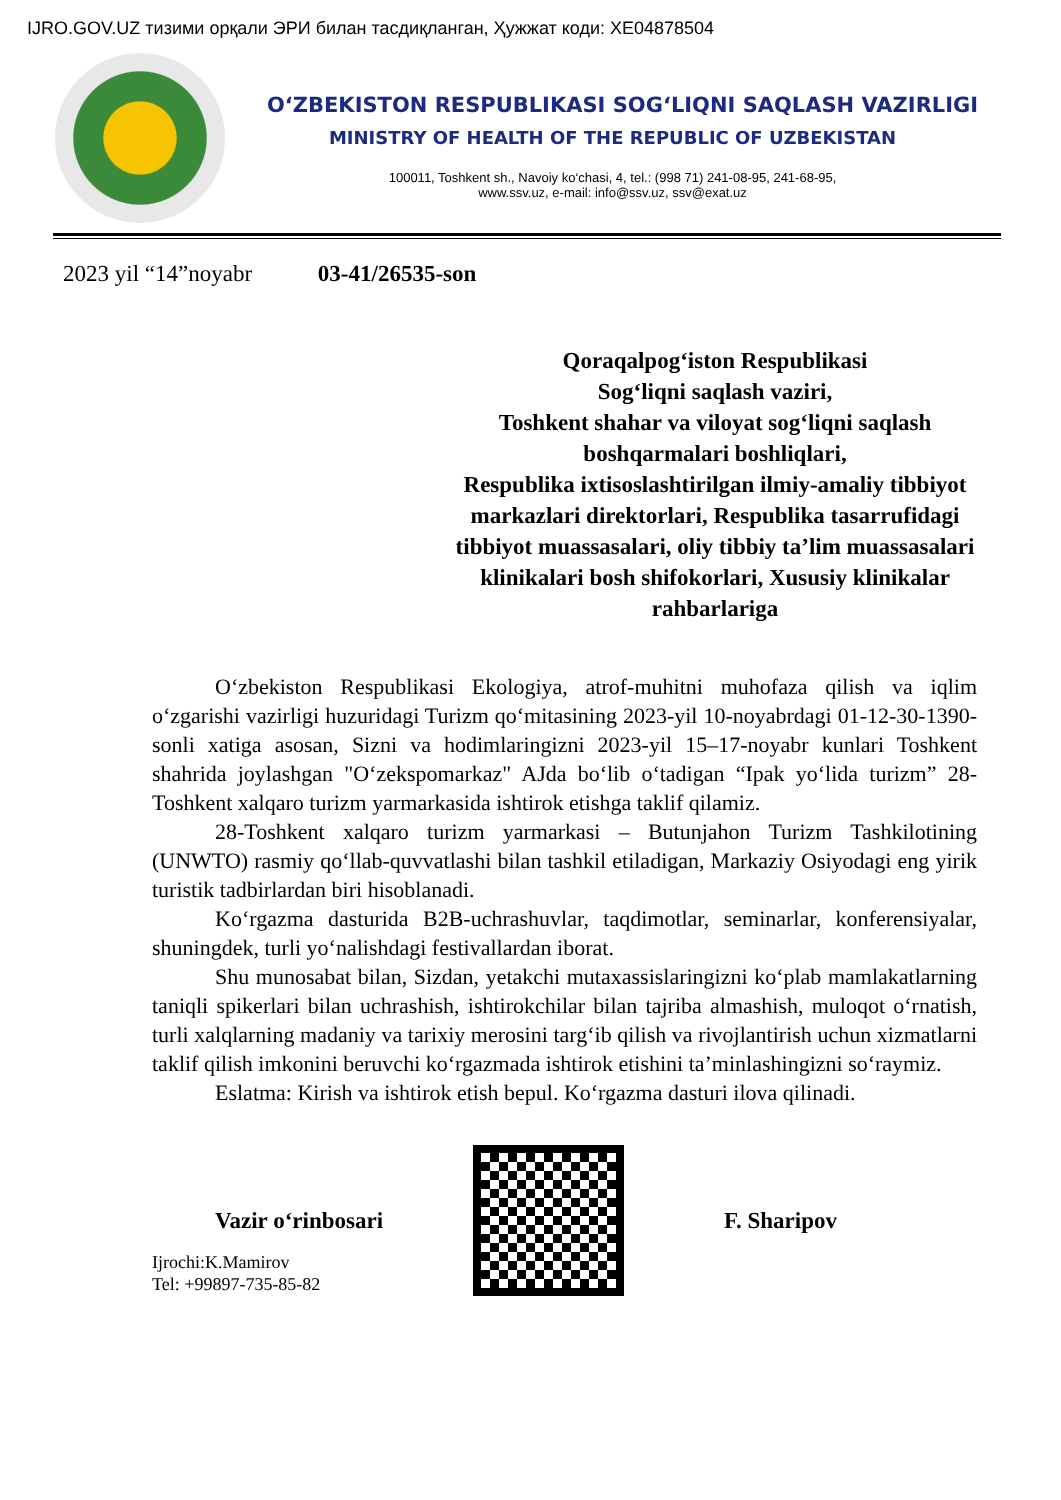IJRO.GOV.UZ тизими орқали ЭРИ билан тасдиқланган, Ҳужжат коди: XE04878504
O‘ZBEKISTON RESPUBLIKASI SOG‘LIQNI SAQLASH VAZIRLIGI
MINISTRY OF HEALTH OF THE REPUBLIC OF UZBEKISTAN
100011, Toshkent sh., Navoiy ko‘chasi, 4, tel.: (998 71) 241-08-95, 241-68-95,
www.ssv.uz, e-mail: info@ssv.uz, ssv@exat.uz
2023 yil “14”noyabr 03-41/26535-son
Qoraqalpog‘iston Respublikasi
Sog‘liqni saqlash vaziri,
Toshkent shahar va viloyat sog‘liqni saqlash boshqarmalari boshliqlari,
Respublika ixtisoslashtirilgan ilmiy-amaliy tibbiyot markazlari direktorlari, Respublika tasarrufidagi tibbiyot muassasalari, oliy tibbiy ta’lim muassasalari klinikalari bosh shifokorlari, Xususiy klinikalar rahbarlariga
O‘zbekiston Respublikasi Ekologiya, atrof-muhitni muhofaza qilish va iqlim o‘zgarishi vazirligi huzuridagi Turizm qo‘mitasining 2023-yil 10-noyabrdagi 01-12-30-1390-sonli xatiga asosan, Sizni va hodimlaringizni 2023-yil 15–17-noyabr kunlari Toshkent shahrida joylashgan "O‘zekspomarkaz" AJda bo‘lib o‘tadigan “Ipak yo‘lida turizm” 28-Toshkent xalqaro turizm yarmarkasida ishtirok etishga taklif qilamiz.
28-Toshkent xalqaro turizm yarmarkasi – Butunjahon Turizm Tashkilotining (UNWTO) rasmiy qo‘llab-quvvatlashi bilan tashkil etiladigan, Markaziy Osiyodagi eng yirik turistik tadbirlardan biri hisoblanadi.
Ko‘rgazma dasturida B2B-uchrashuvlar, taqdimotlar, seminarlar, konferensiyalar, shuningdek, turli yo‘nalishdagi festivallardan iborat.
Shu munosabat bilan, Sizdan, yetakchi mutaxassislaringizni ko‘plab mamlakatlarning taniqli spikerlari bilan uchrashish, ishtirokchilar bilan tajriba almashish, muloqot o‘rnatish, turli xalqlarning madaniy va tarixiy merosini targ‘ib qilish va rivojlantirish uchun xizmatlarni taklif qilish imkonini beruvchi ko‘rgazmada ishtirok etishini ta’minlashingizni so‘raymiz.
Eslatma: Kirish va ishtirok etish bepul. Ko‘rgazma dasturi ilova qilinadi.
Vazir o‘rinbosari F. Sharipov
Ijrochi:K.Mamirov
Tel: +99897-735-85-82